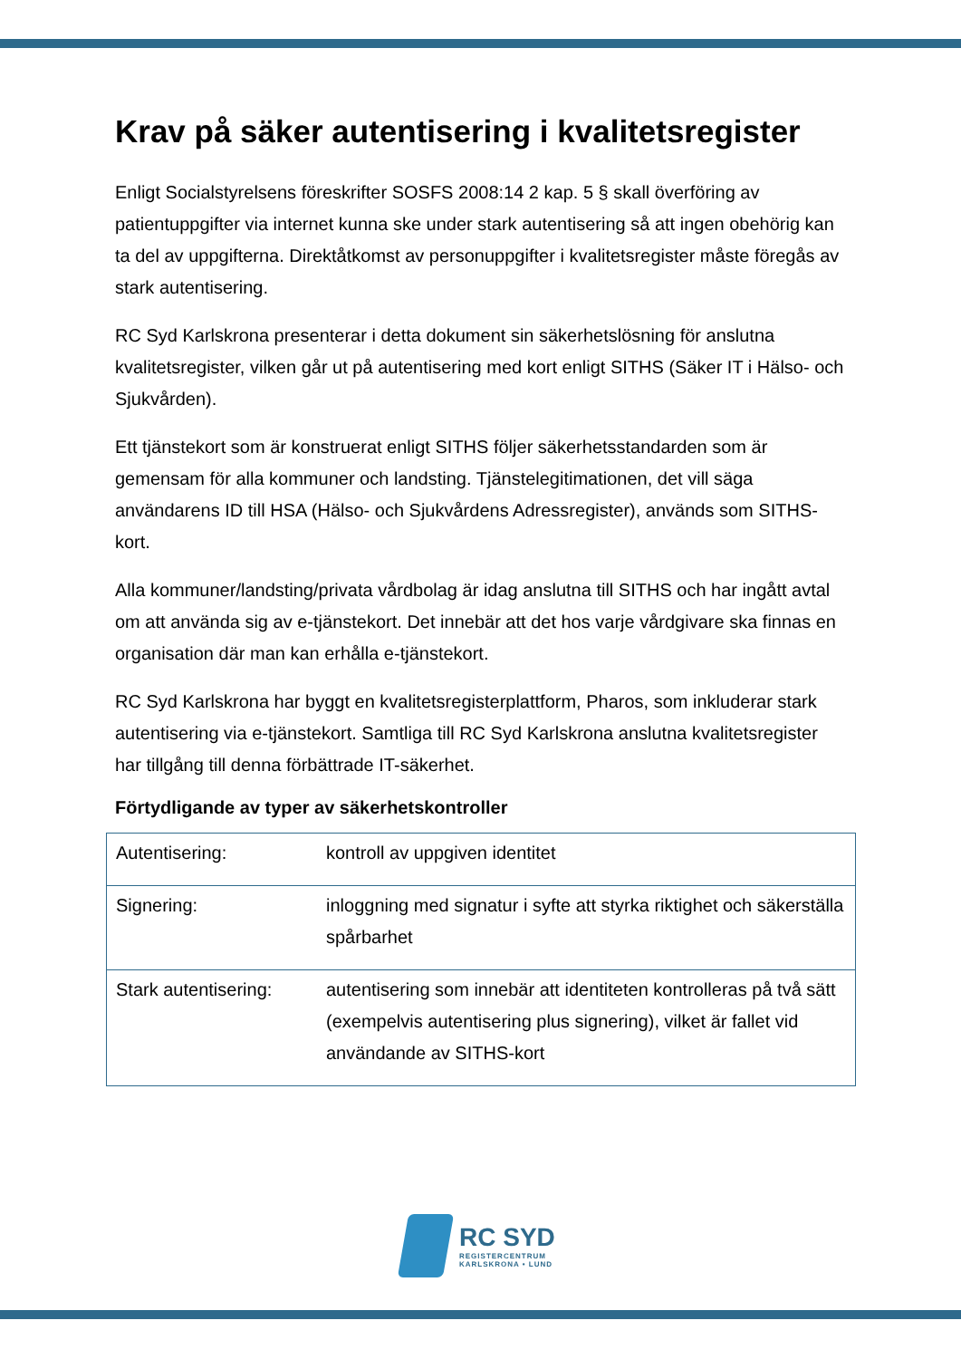Krav på säker autentisering i kvalitetsregister
Enligt Socialstyrelsens föreskrifter SOSFS 2008:14 2 kap. 5 § skall överföring av patientuppgifter via internet kunna ske under stark autentisering så att ingen obehörig kan ta del av uppgifterna. Direktåtkomst av personuppgifter i kvalitetsregister måste föregås av stark autentisering.
RC Syd Karlskrona presenterar i detta dokument sin säkerhetslösning för anslutna kvalitetsregister, vilken går ut på autentisering med kort enligt SITHS (Säker IT i Hälso- och Sjukvården).
Ett tjänstekort som är konstruerat enligt SITHS följer säkerhetsstandarden som är gemensam för alla kommuner och landsting. Tjänstelegitimationen, det vill säga användarens ID till HSA (Hälso- och Sjukvårdens Adressregister), används som SITHS-kort.
Alla kommuner/landsting/privata vårdbolag är idag anslutna till SITHS och har ingått avtal om att använda sig av e-tjänstekort. Det innebär att det hos varje vårdgivare ska finnas en organisation där man kan erhålla e-tjänstekort.
RC Syd Karlskrona har byggt en kvalitetsregisterplattform, Pharos, som inkluderar stark autentisering via e-tjänstekort. Samtliga till RC Syd Karlskrona anslutna kvalitetsregister har tillgång till denna förbättrade IT-säkerhet.
Förtydligande av typer av säkerhetskontroller
| Autentisering: | kontroll av uppgiven identitet |
| Signering: | inloggning med signatur i syfte att styrka riktighet och säkerställa spårbarhet |
| Stark autentisering: | autentisering som innebär att identiteten kontrolleras på två sätt (exempelvis autentisering plus signering), vilket är fallet vid användande av SITHS-kort |
RC SYD
REGISTERCENTRUM
KARLSKRONA • LUND